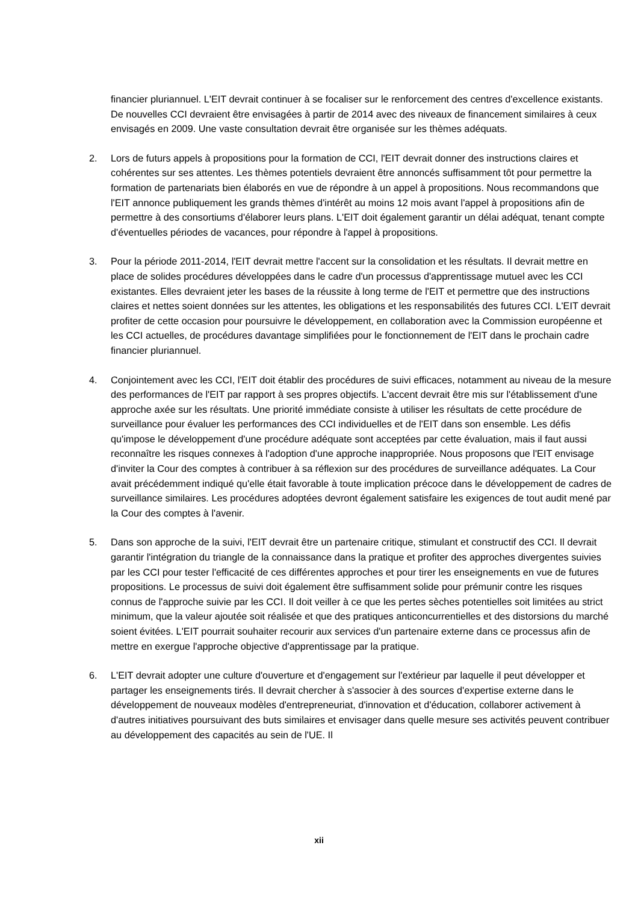financier pluriannuel. L'EIT devrait continuer à se focaliser sur le renforcement des centres d'excellence existants. De nouvelles CCI devraient être envisagées à partir de 2014 avec des niveaux de financement similaires à ceux envisagés en 2009. Une vaste consultation devrait être organisée sur les thèmes adéquats.
2. Lors de futurs appels à propositions pour la formation de CCI, l'EIT devrait donner des instructions claires et cohérentes sur ses attentes. Les thèmes potentiels devraient être annoncés suffisamment tôt pour permettre la formation de partenariats bien élaborés en vue de répondre à un appel à propositions. Nous recommandons que l'EIT annonce publiquement les grands thèmes d'intérêt au moins 12 mois avant l'appel à propositions afin de permettre à des consortiums d'élaborer leurs plans. L'EIT doit également garantir un délai adéquat, tenant compte d'éventuelles périodes de vacances, pour répondre à l'appel à propositions.
3. Pour la période 2011-2014, l'EIT devrait mettre l'accent sur la consolidation et les résultats. Il devrait mettre en place de solides procédures développées dans le cadre d'un processus d'apprentissage mutuel avec les CCI existantes. Elles devraient jeter les bases de la réussite à long terme de l'EIT et permettre que des instructions claires et nettes soient données sur les attentes, les obligations et les responsabilités des futures CCI. L'EIT devrait profiter de cette occasion pour poursuivre le développement, en collaboration avec la Commission européenne et les CCI actuelles, de procédures davantage simplifiées pour le fonctionnement de l'EIT dans le prochain cadre financier pluriannuel.
4. Conjointement avec les CCI, l'EIT doit établir des procédures de suivi efficaces, notamment au niveau de la mesure des performances de l'EIT par rapport à ses propres objectifs. L'accent devrait être mis sur l'établissement d'une approche axée sur les résultats. Une priorité immédiate consiste à utiliser les résultats de cette procédure de surveillance pour évaluer les performances des CCI individuelles et de l'EIT dans son ensemble. Les défis qu'impose le développement d'une procédure adéquate sont acceptées par cette évaluation, mais il faut aussi reconnaître les risques connexes à l'adoption d'une approche inappropriée. Nous proposons que l'EIT envisage d'inviter la Cour des comptes à contribuer à sa réflexion sur des procédures de surveillance adéquates. La Cour avait précédemment indiqué qu'elle était favorable à toute implication précoce dans le développement de cadres de surveillance similaires. Les procédures adoptées devront également satisfaire les exigences de tout audit mené par la Cour des comptes à l'avenir.
5. Dans son approche de la suivi, l'EIT devrait être un partenaire critique, stimulant et constructif des CCI. Il devrait garantir l'intégration du triangle de la connaissance dans la pratique et profiter des approches divergentes suivies par les CCI pour tester l'efficacité de ces différentes approches et pour tirer les enseignements en vue de futures propositions. Le processus de suivi doit également être suffisamment solide pour prémunir contre les risques connus de l'approche suivie par les CCI. Il doit veiller à ce que les pertes sèches potentielles soit limitées au strict minimum, que la valeur ajoutée soit réalisée et que des pratiques anticoncurrentielles et des distorsions du marché soient évitées. L'EIT pourrait souhaiter recourir aux services d'un partenaire externe dans ce processus afin de mettre en exergue l'approche objective d'apprentissage par la pratique.
6. L'EIT devrait adopter une culture d'ouverture et d'engagement sur l'extérieur par laquelle il peut développer et partager les enseignements tirés. Il devrait chercher à s'associer à des sources d'expertise externe dans le développement de nouveaux modèles d'entrepreneuriat, d'innovation et d'éducation, collaborer activement à d'autres initiatives poursuivant des buts similaires et envisager dans quelle mesure ses activités peuvent contribuer au développement des capacités au sein de l'UE. Il
xii